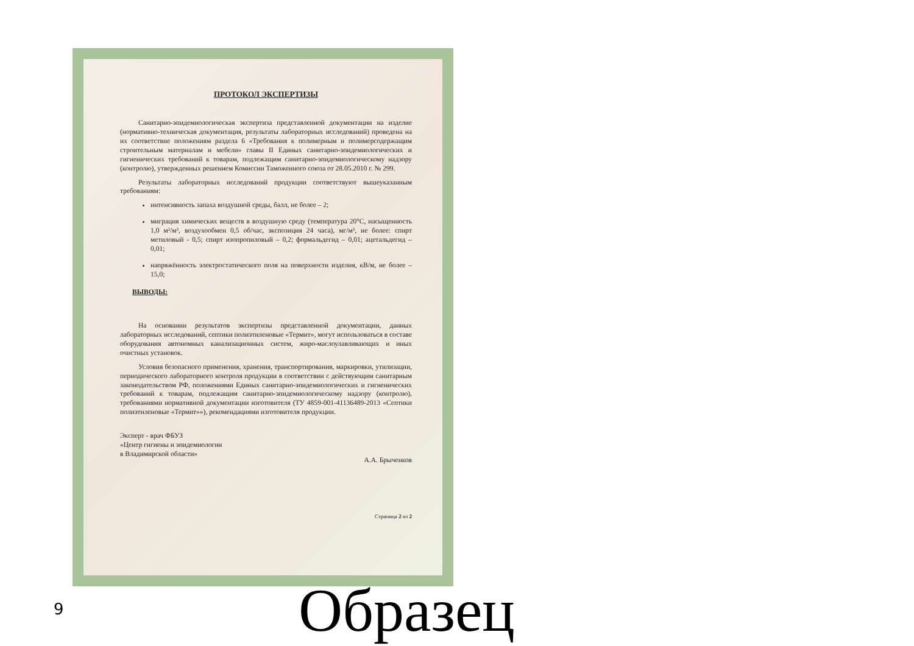ПРОТОКОЛ ЭКСПЕРТИЗЫ
Санитарно-эпидемиологическая экспертиза представленной документации на изделие (нормативно-техническая документация, результаты лабораторных исследований) проведена на их соответствие положениям раздела 6 «Требования к полимерным и полимерсодержащим строительным материалам и мебели» главы II Единых санитарно-эпидемиологических и гигиенических требований к товарам, подлежащим санитарно-эпидемиологическому надзору (контролю), утвержденных решением Комиссии Таможенного союза от 28.05.2010 г. № 299.
Результаты лабораторных исследований продукции соответствуют вышеуказанным требованиям:
интенсивность запаха воздушной среды, балл, не более – 2;
миграция химических веществ в воздушную среду (температура 20°С, насыщенность 1,0 м²/м³, воздухообмен 0,5 об/час, экспозиция 24 часа), мг/м³, не более: спирт метиловый - 0,5; спирт изопропиловый – 0,2; формальдегид – 0,01; ацетальдегид – 0,01;
напряжённость электростатического поля на поверхности изделия, кВ/м, не более – 15,0;
ВЫВОДЫ:
На основании результатов экспертизы представленной документации, данных лабораторных исследований, септики полиэтиленовые «Термит», могут использоваться в составе оборудования автономных канализационных систем, жиро-маслоулавливающих и иных очистных установок.
Условия безопасного применения, хранения, транспортирования, маркировки, утилизации, периодического лабораторного контроля продукции в соответствии с действующим санитарным законодательством РФ, положениями Единых санитарно-эпидемиологических и гигиенических требований к товарам, подлежащим санитарно-эпидемиологическому надзору (контролю), требованиями нормативной документации изготовителя (ТУ 4859-001-41136489-2013 «Септики полиэтиленовые «Термит»»), рекомендациями изготовителя продукции.
Эксперт - врач ФБУЗ
«Центр гигиены и эпидемиологии
в Владимирской области»
А.А. Брыченков
Страница 2 из 2
9 Образец